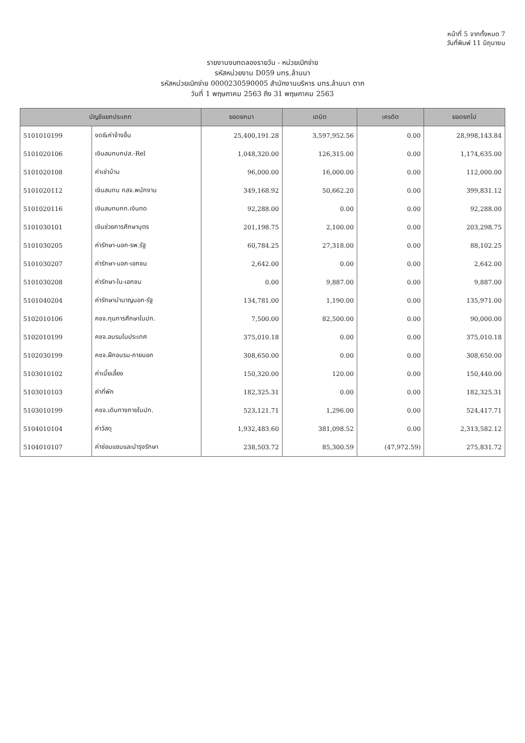หน้าที่ 5 จากทั้งหมด 7
วันที่พิมพ์ 11 มิถุนายน
รายงานงบทดลองรายวัน - หน่วยเบิกจ่าย
รหัสหน่วยงาน D059 มทร.ล้านนา
รหัสหน่วยเบิกจ่าย 0000230590005 สำนักงานบริหาร มทร.ล้านนา ตาก
วันที่ 1 พฤษภาคม 2563 ถึง 31 พฤษภาคม 2563
| บัญชีแยกประเภท | | ยอดยกมา | เดบิต | เครดิต | ยอดยกไป |
| --- | --- | --- | --- | --- | --- |
| 5101010199 | งด&ค่าจ้างอื่น | 25,400,191.28 | 3,597,952.56 | 0.00 | 28,998,143.84 |
| 5101020106 | เงินสมทบกปส.-Rel | 1,048,320.00 | 126,315.00 | 0.00 | 1,174,635.00 |
| 5101020108 | ค่าเช่าบ้าน | 96,000.00 | 16,000.00 | 0.00 | 112,000.00 |
| 5101020112 | เงินสมทบ กสจ.พนักงาน | 349,168.92 | 50,662.20 | 0.00 | 399,831.12 |
| 5101020116 | เงินสมทบกท.เงินทด | 92,288.00 | 0.00 | 0.00 | 92,288.00 |
| 5101030101 | เงินช่วยการศึกษาบุตร | 201,198.75 | 2,100.00 | 0.00 | 203,298.75 |
| 5101030205 | ค่ารักษา-นอก-รพ.รัฐ | 60,784.25 | 27,318.00 | 0.00 | 88,102.25 |
| 5101030207 | ค่ารักษา-นอก-เอกชน | 2,642.00 | 0.00 | 0.00 | 2,642.00 |
| 5101030208 | ค่ารักษา-ใน-เอกชน | 0.00 | 9,887.00 | 0.00 | 9,887.00 |
| 5101040204 | ค่ารักษาบำนาญนอก-รัฐ | 134,781.00 | 1,190.00 | 0.00 | 135,971.00 |
| 5102010106 | คชจ.ทุนการศึกษาในปท. | 7,500.00 | 82,500.00 | 0.00 | 90,000.00 |
| 5102010199 | คชจ.อบรมในประเทศ | 375,010.18 | 0.00 | 0.00 | 375,010.18 |
| 5102030199 | คชจ.ฝึกอบรม-ภายนอก | 308,650.00 | 0.00 | 0.00 | 308,650.00 |
| 5103010102 | ค่าเบี้ยเลี้ยง | 150,320.00 | 120.00 | 0.00 | 150,440.00 |
| 5103010103 | ค่าที่พัก | 182,325.31 | 0.00 | 0.00 | 182,325.31 |
| 5103010199 | คชจ.เดินทางภายในปท. | 523,121.71 | 1,296.00 | 0.00 | 524,417.71 |
| 5104010104 | ค่าวัสดุ | 1,932,483.60 | 381,098.52 | 0.00 | 2,313,582.12 |
| 5104010107 | ค่าซ่อมแซมและบำรุงรักษา | 238,503.72 | 85,300.59 | (47,972.59) | 275,831.72 |